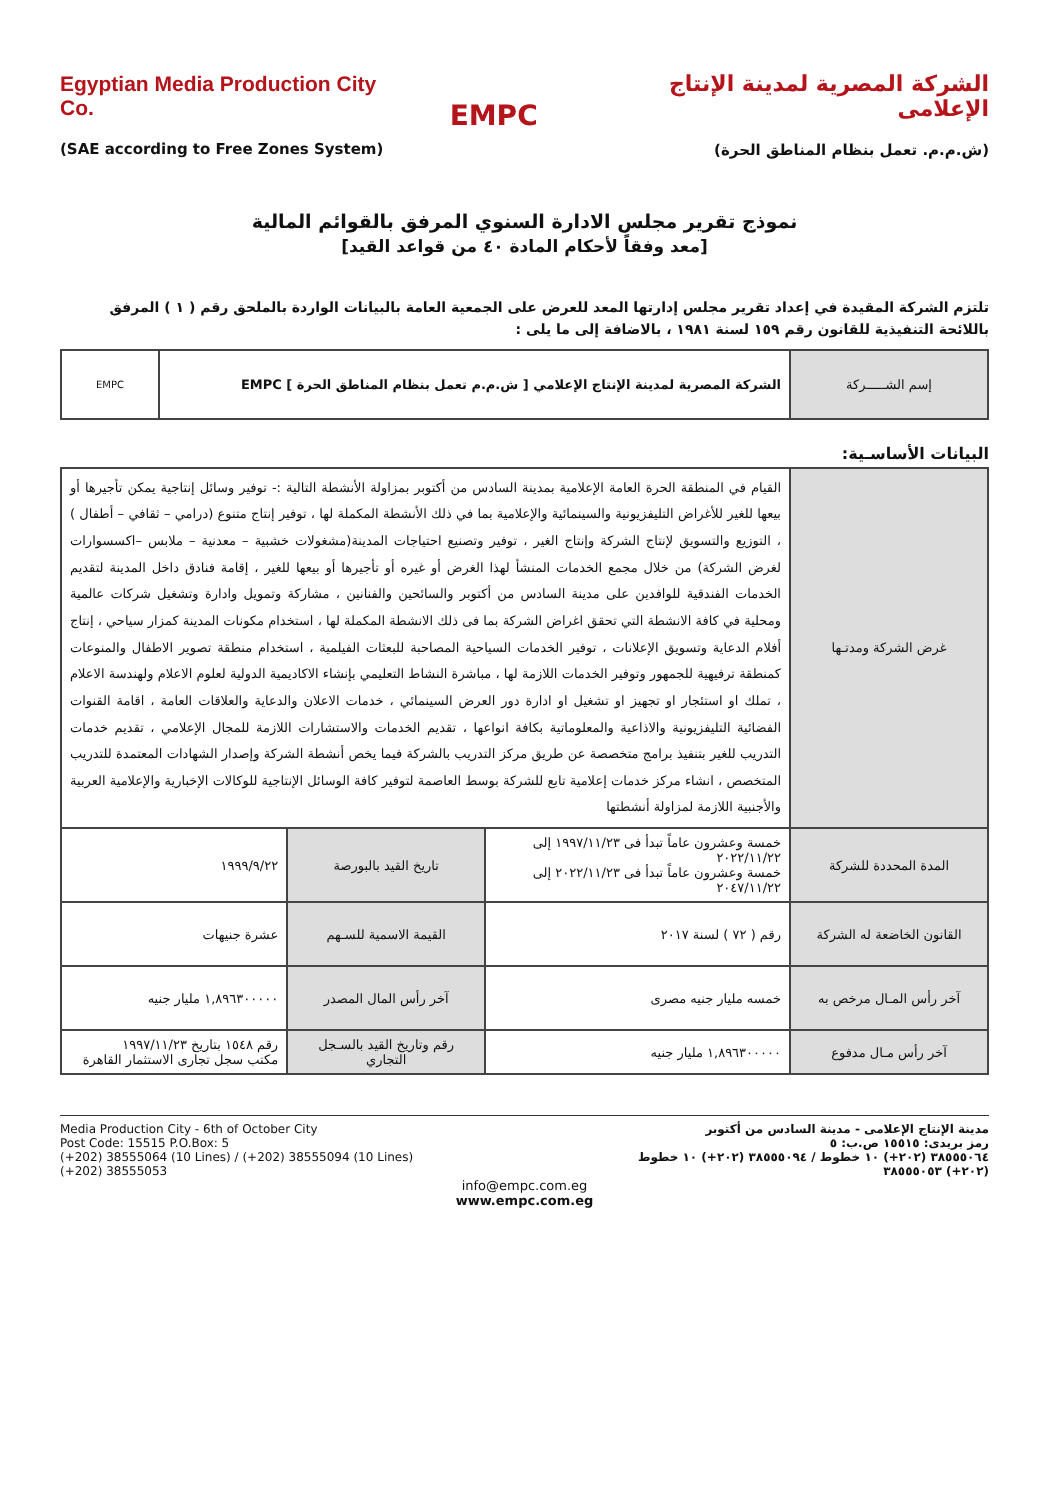Egyptian Media Production City Co.
(SAE according to Free Zones System)
EMPC
الشركة المصرية لمدينة الإنتاج الإعلامى
(ش.م.م. تعمل بنظام المناطق الحرة)
نموذج تقرير مجلس الادارة السنوي المرفق بالقوائم المالية
[معد وفقاً لأحكام المادة ٤٠ من قواعد القيد]
تلتزم الشركة المقيدة في إعداد تقرير مجلس إدارتها المعد للعرض على الجمعية العامة بالبيانات الواردة بالملحق رقم ( ١ ) المرفق باللائحة التنفيذية للقانون رقم ١٥٩ لسنة ١٩٨١ ، بالاضافة إلى ما يلى :
| إسم الشـــــركة | الشركة المصرية لمدينة الإنتاج الإعلامي [ ش.م.م تعمل بنظام المناطق الحرة ] EMPC | EMPC |
البيانات الأساسـية:
| غرض الشركة ومدتـها | القيام في المنطقة الحرة العامة الإعلامية بمدينة السادس من أكتوبر بمزاولة الأنشطة التالية :- توفير وسائل إنتاجية يمكن تأجيرها أو بيعها للغير للأغراض التليفزيونية والسينمائية والإعلامية بما في ذلك الأنشطة المكملة لها ، توفير إنتاج متنوع (درامي – ثقافي – أطفال ) ، التوزيع والتسويق لإنتاج الشركة وإنتاج الغير ، توفير وتصنيع احتياجات المدينة(مشغولات خشبية – معدنية – ملابس –اكسسوارات لغرض الشركة) من خلال مجمع الخدمات المنشأ لهذا الغرض أو غيره أو تأجيرها أو بيعها للغير ، إقامة فنادق داخل المدينة لتقديم الخدمات الفندقية للوافدين على مدينة السادس من أكتوبر والسائحين والفنانين ، مشاركة وتمويل وادارة وتشغيل شركات عالمية ومحلية في كافة الانشطة التي تحقق اغراض الشركة بما فى ذلك الانشطة المكملة لها ، استخدام مكونات المدينة كمزار سياحي ، إنتاج أفلام الدعاية وتسويق الإعلانات ، توفير الخدمات السياحية المصاحبة للبعثات الفيلمية ، استخدام منطقة تصوير الاطفال والمنوعات كمنطقة ترفيهية للجمهور وتوفير الخدمات اللازمة لها ، مباشرة النشاط التعليمي بإنشاء الاكاديمية الدولية لعلوم الاعلام ولهندسة الاعلام ، تملك او استئجار او تجهيز او تشغيل او ادارة دور العرض السينمائي ، خدمات الاعلان والدعاية والعلاقات العامة ، اقامة القنوات الفضائية التليفزيونية والاذاعية والمعلوماتية بكافة انواعها ، تقديم الخدمات والاستشارات اللازمة للمجال الإعلامي ، تقديم خدمات التدريب للغير بتنفيذ برامج متخصصة عن طريق مركز التدريب بالشركة فيما يخص أنشطة الشركة وإصدار الشهادات المعتمدة للتدريب المتخصص ، انشاء مركز خدمات إعلامية تابع للشركة بوسط العاصمة لتوفير كافة الوسائل الإنتاجية للوكالات الإخبارية والإعلامية العربية والأجنبية اللازمة لمزاولة أنشطتها | | |
| المدة المحددة للشركة | خمسة وعشرون عاماً تبدأ فى ١٩٩٧/١١/٢٣ إلى ٢٠٢٢/١١/٢٢ خمسة وعشرون عاماً تبدأ فى ٢٠٢٢/١١/٢٣ إلى ٢٠٤٧/١١/٢٢ | تاريخ القيد بالبورصة | ١٩٩٩/٩/٢٢ |
| القانون الخاضعة له الشركة | رقم ( ٧٢ ) لسنة ٢٠١٧ | القيمة الاسمية للسـهم | عشرة جنيهات |
| آخر رأس المـال مرخص به | خمسه مليار جنيه مصرى | آخر رأس المال المصدر | ١,٨٩٦٣٠٠٠٠٠ مليار جنيه |
| آخر رأس مـال مدفوع | ١,٨٩٦٣٠٠٠٠٠ مليار جنيه | رقم وتاريخ القيد بالسـجل التجاري | رقم ١٥٤٨ بتاريخ ١٩٩٧/١١/٢٣ مكتب سجل تجارى الاستثمار القاهرة |
Media Production City - 6th of October City
Post Code: 15515 P.O.Box: 5
(+202) 38555064 (10 Lines) / (+202) 38555094 (10 Lines)
(+202) 38555053
مدينة الإنتاج الإعلامى - مدينة السادس من أكتوبر
رمز بريدى: ١٥٥١٥ ص.ب: ٥
٣٨٥٥٥٠٦٤ (٢٠٢+) ١٠ خطوط / ٣٨٥٥٥٠٩٤ (٢٠٢+) ١٠ خطوط
(٢٠٢+) ٣٨٥٥٥٠٥٣
info@empc.com.eg
www.empc.com.eg